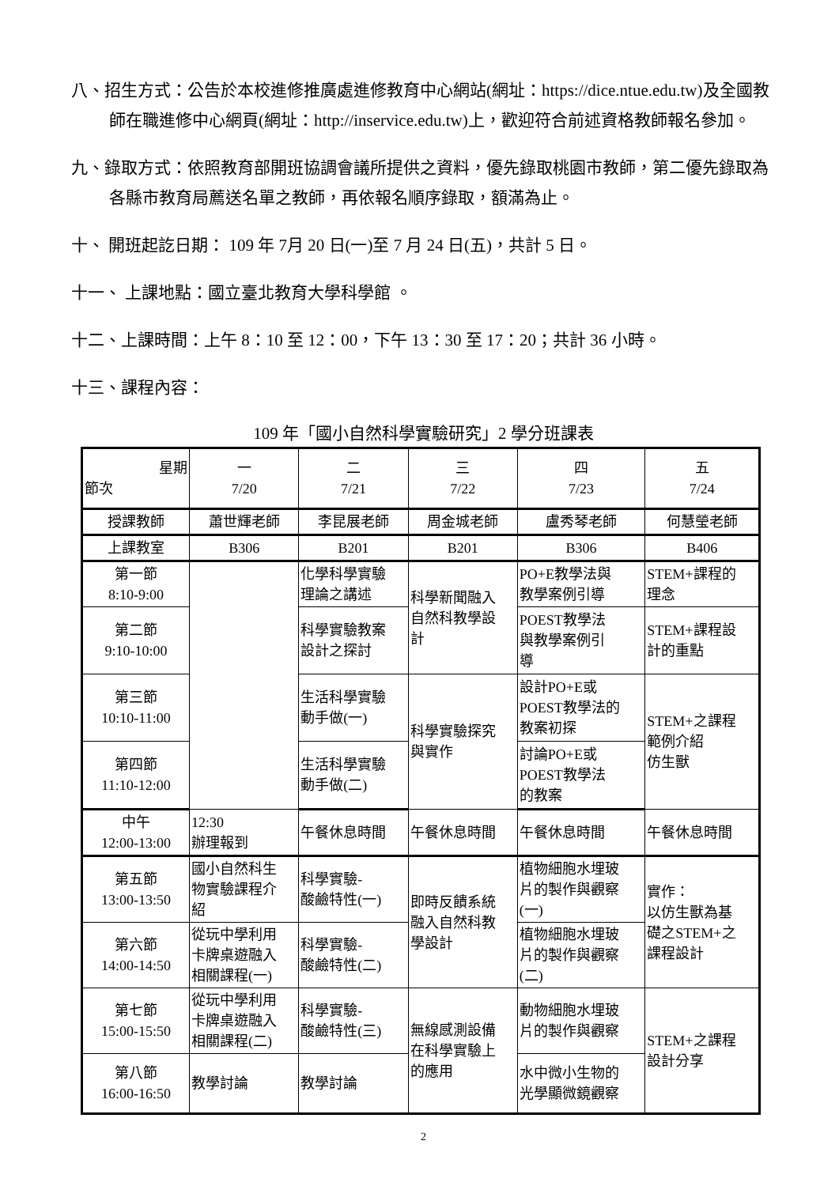八、招生方式：公告於本校進修推廣處進修教育中心網站(網址：https://dice.ntue.edu.tw)及全國教師在職進修中心網頁(網址：http://inservice.edu.tw)上，歡迎符合前述資格教師報名參加。
九、錄取方式：依照教育部開班協調會議所提供之資料，優先錄取桃園市教師，第二優先錄取為各縣市教育局薦送名單之教師，再依報名順序錄取，額滿為止。
十、 開班起訖日期： 109 年 7月 20 日(一)至 7 月 24 日(五)，共計 5 日。
十一、 上課地點：國立臺北教育大學科學館 。
十二、上課時間：上午 8：10 至 12：00，下午 13：30 至 17：20；共計 36 小時。
十三、課程內容：
109 年「國小自然科學實驗研究」2 學分班課表
| 星期 節次 | 一 7/20 | 二 7/21 | 三 7/22 | 四 7/23 | 五 7/24 |
| 授課教師 | 蕭世輝老師 | 李昆展老師 | 周金城老師 | 盧秀琴老師 | 何慧瑩老師 |
| 上課教室 | B306 | B201 | B201 | B306 | B406 |
| 第一節 8:10-9:00 | | 化學科學實驗 理論之講述 | 科學新聞融入 自然科教學設 計 | PO+E教學法與 教學案例引導 | STEM+課程的 理念 |
| 第二節 9:10-10:00 | | 科學實驗教案 設計之探討 | | POEST教學法 與教學案例引 導 | STEM+課程設 計的重點 |
| 第三節 10:10-11:00 | | 生活科學實驗 動手做(一) | 科學實驗探究 與實作 | 設計PO+E或 POEST教學法的 教案初探 | STEM+之課程 範例介紹 仿生獸 |
| 第四節 11:10-12:00 | | 生活科學實驗 動手做(二) | | 討論PO+E或 POEST教學法 的教案 | |
| 中午 12:00-13:00 | 12:30 辦理報到 | 午餐休息時間 | 午餐休息時間 | 午餐休息時間 | 午餐休息時間 |
| 第五節 13:00-13:50 | 國小自然科生 物實驗課程介 紹 | 科學實驗- 酸鹼特性(一) | 即時反饋系統 融入自然科教 學設計 | 植物細胞水埋玻 片的製作與觀察 (一) | 實作： 以仿生獸為基 礎之STEM+之 課程設計 |
| 第六節 14:00-14:50 | 從玩中學利用 卡牌桌遊融入 相關課程(一) | 科學實驗- 酸鹼特性(二) | | 植物細胞水埋玻 片的製作與觀察 (二) | |
| 第七節 15:00-15:50 | 從玩中學利用 卡牌桌遊融入 相關課程(二) | 科學實驗- 酸鹼特性(三) | 無線感測設備 在科學實驗上 的應用 | 動物細胞水埋玻 片的製作與觀察 | STEM+之課程 設計分享 |
| 第八節 16:00-16:50 | 教學討論 | 教學討論 | | 水中微小生物的 光學顯微鏡觀察 | |
2